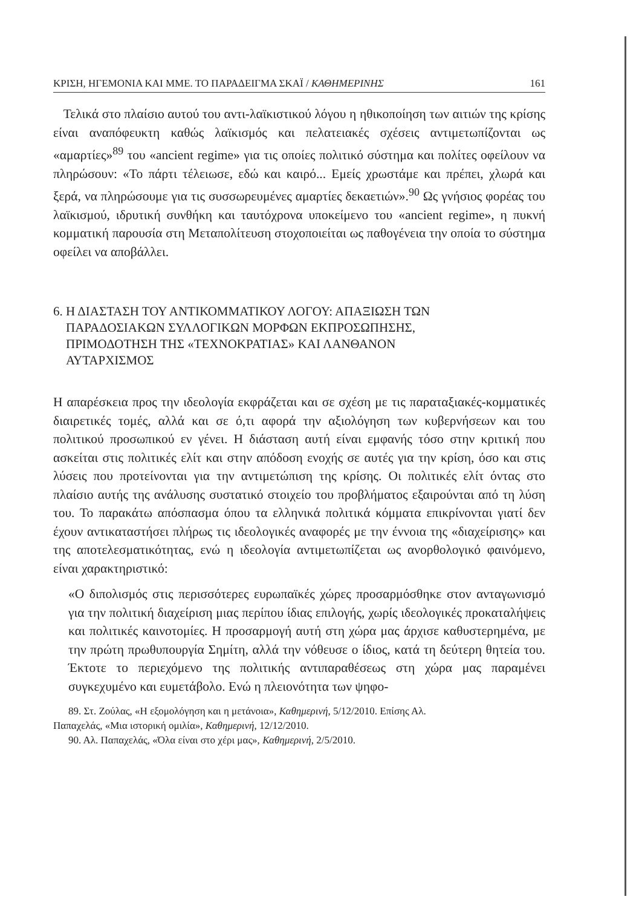ΚΡΙΣΗ, ΗΓΕΜΟΝΙΑ ΚΑΙ ΜΜΕ. ΤΟ ΠΑΡΑΔΕΙΓΜΑ ΣΚΑΪ / ΚΑΘΗΜΕΡΙΝΗΣ 161
Τελικά στο πλαίσιο αυτού του αντι-λαϊκιστικού λόγου η ηθικοποίηση των αιτιών της κρίσης είναι αναπόφευκτη καθώς λαϊκισμός και πελατειακές σχέσεις αντιμετωπίζονται ως «αμαρτίες»<sup>89</sup> του «ancient regime» για τις οποίες πολιτικό σύστημα και πολίτες οφείλουν να πληρώσουν: «Το πάρτι τέλειωσε, εδώ και καιρό... Εμείς χρωστάμε και πρέπει, χλωρά και ξερά, να πληρώσουμε για τις συσσωρευμένες αμαρτίες δεκαετιών».<sup>90</sup> Ως γνήσιος φορέας του λαϊκισμού, ιδρυτική συνθήκη και ταυτόχρονα υποκείμενο του «ancient regime», η πυκνή κομματική παρουσία στη Μεταπολίτευση στοχοποιείται ως παθογένεια την οποία το σύστημα οφείλει να αποβάλλει.
6. Η ΔΙΑΣΤΑΣΗ ΤΟΥ ΑΝΤΙΚΟΜΜΑΤΙΚΟΥ ΛΟΓΟΥ: ΑΠΑΞΙΩΣΗ ΤΩΝ
ΠΑΡΑΔΟΣΙΑΚΩΝ ΣΥΛΛΟΓΙΚΩΝ ΜΟΡΦΩΝ ΕΚΠΡΟΣΩΠΗΣΗΣ,
ΠΡΙΜΟΔΟΤΗΣΗ ΤΗΣ «ΤΕΧΝΟΚΡΑΤΙΑΣ» ΚΑΙ ΛΑΝΘΑΝΟΝ
ΑΥΤΑΡΧΙΣΜΟΣ
Η απαρέσκεια προς την ιδεολογία εκφράζεται και σε σχέση με τις παραταξιακές-κομματικές διαιρετικές τομές, αλλά και σε ό,τι αφορά την αξιολόγηση των κυβερνήσεων και του πολιτικού προσωπικού εν γένει. Η διάσταση αυτή είναι εμφανής τόσο στην κριτική που ασκείται στις πολιτικές ελίτ και στην απόδοση ενοχής σε αυτές για την κρίση, όσο και στις λύσεις που προτείνονται για την αντιμετώπιση της κρίσης. Οι πολιτικές ελίτ όντας στο πλαίσιο αυτής της ανάλυσης συστατικό στοιχείο του προβλήματος εξαιρούνται από τη λύση του. Το παρακάτω απόσπασμα όπου τα ελληνικά πολιτικά κόμματα επικρίνονται γιατί δεν έχουν αντικαταστήσει πλήρως τις ιδεολογικές αναφορές με την έννοια της «διαχείρισης» και της αποτελεσματικότητας, ενώ η ιδεολογία αντιμετωπίζεται ως ανορθολογικό φαινόμενο, είναι χαρακτηριστικό:
«Ο διπολισμός στις περισσότερες ευρωπαϊκές χώρες προσαρμόσθηκε στον ανταγωνισμό για την πολιτική διαχείριση μιας περίπου ίδιας επιλογής, χωρίς ιδεολογικές προκαταλήψεις και πολιτικές καινοτομίες. Η προσαρμογή αυτή στη χώρα μας άρχισε καθυστερημένα, με την πρώτη πρωθυπουργία Σημίτη, αλλά την νόθευσε ο ίδιος, κατά τη δεύτερη θητεία του. Έκτοτε το περιεχόμενο της πολιτικής αντιπαραθέσεως στη χώρα μας παραμένει συγκεχυμένο και ευμετάβολο. Ενώ η πλειονότητα των ψηφο-
89. Στ. Ζούλας, «Η εξομολόγηση και η μετάνοια», Καθημερινή, 5/12/2010. Επίσης Αλ.
Παπαχελάς, «Μια ιστορική ομιλία», Καθημερινή, 12/12/2010.
90. Αλ. Παπαχελάς, «Όλα είναι στο χέρι μας», Καθημερινή, 2/5/2010.